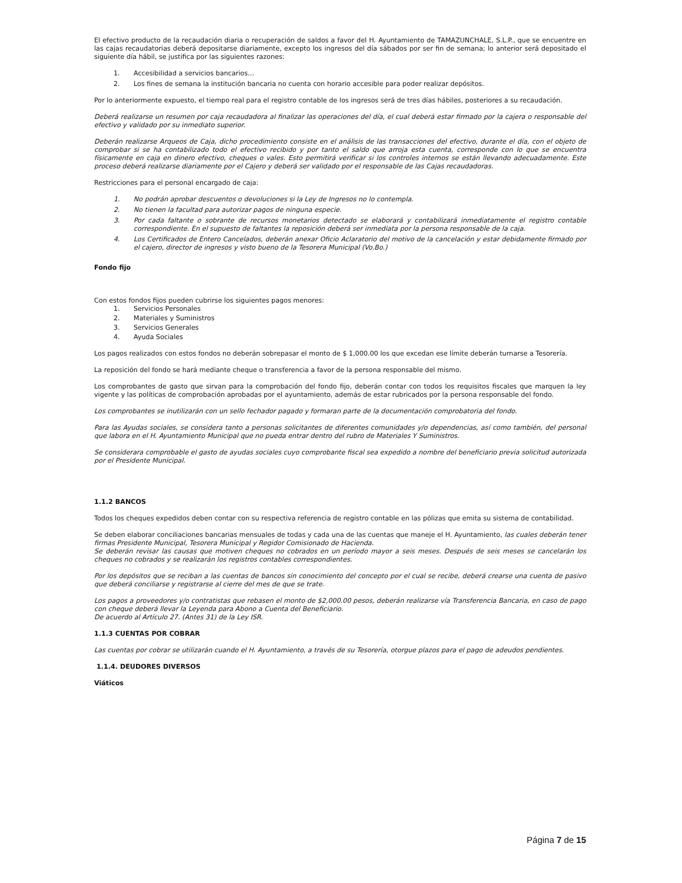El efectivo producto de la recaudación diaria o recuperación de saldos a favor del H. Ayuntamiento de TAMAZUNCHALE, S.L.P., que se encuentre en las cajas recaudatorias deberá depositarse diariamente, excepto los ingresos del día sábados por ser fin de semana; lo anterior será depositado el siguiente día hábil, se justifica por las siguientes razones:
1. Accesibilidad a servicios bancarios…
2. Los fines de semana la institución bancaria no cuenta con horario accesible para poder realizar depósitos.
Por lo anteriormente expuesto, el tiempo real para el registro contable de los ingresos será de tres días hábiles, posteriores a su recaudación.
Deberá realizarse un resumen por caja recaudadora al finalizar las operaciones del día, el cual deberá estar firmado por la cajera o responsable del efectivo y validado por su inmediato superior.
Deberán realizarse Arqueos de Caja, dicho procedimiento consiste en el análisis de las transacciones del efectivo, durante el día, con el objeto de comprobar si se ha contabilizado todo el efectivo recibido y por tanto el saldo que arroja esta cuenta, corresponde con lo que se encuentra físicamente en caja en dinero efectivo, cheques o vales. Esto permitirá verificar si los controles internos se están llevando adecuadamente. Este proceso deberá realizarse diariamente por el Cajero y deberá ser validado por el responsable de las Cajas recaudadoras.
Restricciones para el personal encargado de caja:
1. No podrán aprobar descuentos o devoluciones si la Ley de Ingresos no lo contempla.
2. No tienen la facultad para autorizar pagos de ninguna especie.
3. Por cada faltante o sobrante de recursos monetarios detectado se elaborará y contabilizará inmediatamente el registro contable correspondiente. En el supuesto de faltantes la reposición deberá ser inmediata por la persona responsable de la caja.
4. Los Certificados de Entero Cancelados, deberán anexar Oficio Aclaratorio del motivo de la cancelación y estar debidamente firmado por el cajero, director de ingresos y visto bueno de la Tesorera Municipal (Vo.Bo.)
Fondo fijo
Con estos fondos fijos pueden cubrirse los siguientes pagos menores:
1. Servicios Personales
2. Materiales y Suministros
3. Servicios Generales
4. Ayuda Sociales
Los pagos realizados con estos fondos no deberán sobrepasar el monto de $ 1,000.00 los que excedan ese límite deberán turnarse a Tesorería.
La reposición del fondo se hará mediante cheque o transferencia a favor de la persona responsable del mismo.
Los comprobantes de gasto que sirvan para la comprobación del fondo fijo, deberán contar con todos los requisitos fiscales que marquen la ley vigente y las políticas de comprobación aprobadas por el ayuntamiento, además de estar rubricados por la persona responsable del fondo.
Los comprobantes se inutilizarán con un sello fechador pagado y formaran parte de la documentación comprobatoria del fondo.
Para las Ayudas sociales, se considera tanto a personas solicitantes de diferentes comunidades y/o dependencias, así como también, del personal que labora en el H. Ayuntamiento Municipal que no pueda entrar dentro del rubro de Materiales Y Suministros.
Se considerara comprobable el gasto de ayudas sociales cuyo comprobante fiscal sea expedido a nombre del beneficiario previa solicitud autorizada por el Presidente Municipal.
1.1.2 BANCOS
Todos los cheques expedidos deben contar con su respectiva referencia de registro contable en las pólizas que emita su sistema de contabilidad.
Se deben elaborar conciliaciones bancarias mensuales de todas y cada una de las cuentas que maneje el H. Ayuntamiento, las cuales deberán tener firmas Presidente Municipal, Tesorera Municipal y Regidor Comisionado de Hacienda.
Se deberán revisar las causas que motiven cheques no cobrados en un período mayor a seis meses. Después de seis meses se cancelarán los cheques no cobrados y se realizarán los registros contables correspondientes.
Por los depósitos que se reciban a las cuentas de bancos sin conocimiento del concepto por el cual se recibe, deberá crearse una cuenta de pasivo que deberá conciliarse y registrarse al cierre del mes de que se trate.
Los pagos a proveedores y/o contratistas que rebasen el monto de $2,000.00 pesos, deberán realizarse vía Transferencia Bancaria, en caso de pago con cheque deberá llevar la Leyenda para Abono a Cuenta del Beneficiario.
De acuerdo al Artículo 27. (Antes 31) de la Ley ISR.
1.1.3 CUENTAS POR COBRAR
Las cuentas por cobrar se utilizarán cuando el H. Ayuntamiento, a través de su Tesorería, otorgue plazos para el pago de adeudos pendientes.
1.1.4. DEUDORES DIVERSOS
Viáticos
Página 7 de 15